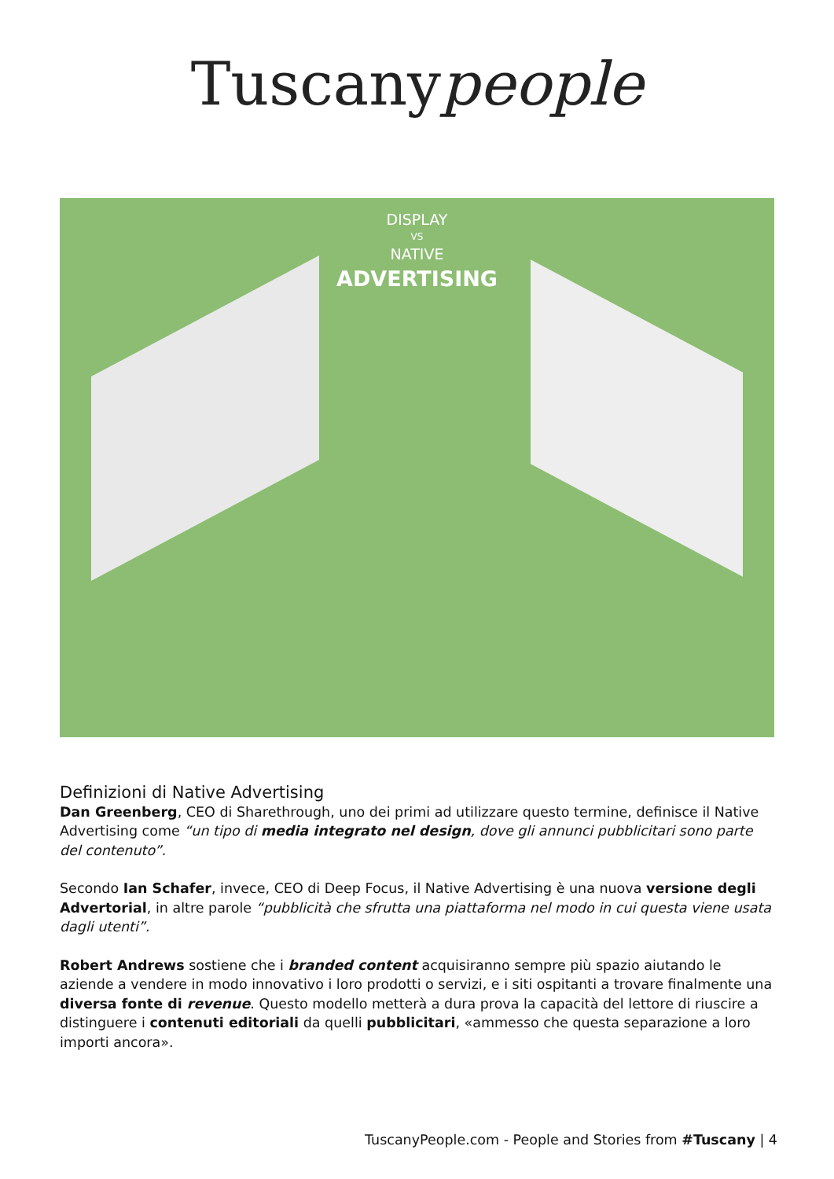Tuscanypeople
DISPLAY
VS
NATIVE
ADVERTISING
Definizioni di Native Advertising
Dan Greenberg, CEO di Sharethrough, uno dei primi ad utilizzare questo termine, definisce il Native Advertising come “un tipo di media integrato nel design, dove gli annunci pubblicitari sono parte del contenuto”.
Secondo Ian Schafer, invece, CEO di Deep Focus, il Native Advertising è una nuova versione degli Advertorial, in altre parole “pubblicità che sfrutta una piattaforma nel modo in cui questa viene usata dagli utenti”.
Robert Andrews sostiene che i branded content acquisiranno sempre più spazio aiutando le aziende a vendere in modo innovativo i loro prodotti o servizi, e i siti ospitanti a trovare finalmente una diversa fonte di revenue. Questo modello metterà a dura prova la capacità del lettore di riuscire a distinguere i contenuti editoriali da quelli pubblicitari, «ammesso che questa separazione a loro importi ancora».
TuscanyPeople.com - People and Stories from #Tuscany | 4